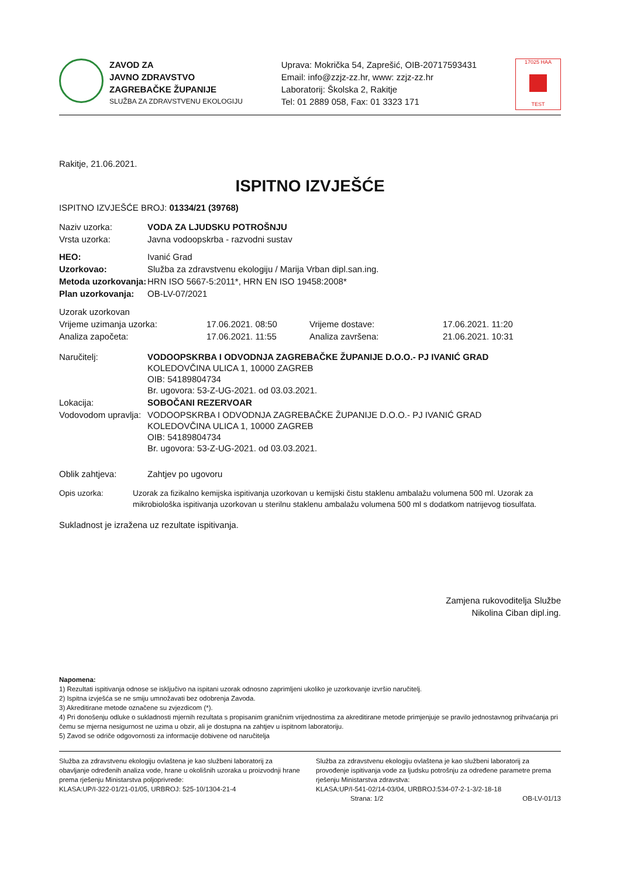ZAVOD ZA
JAVNO ZDRAVSTVO
ZAGREBAČKE ŽUPANIJE
SLUŽBA ZA ZDRAVSTVENU EKOLOGIJU
Uprava: Mokrička 54, Zaprešić, OIB-20717593431
Email: info@zzjz-zz.hr, www: zzjz-zz.hr
Laboratorij: Školska 2, Rakitje
Tel: 01 2889 058, Fax: 01 3323 171
17025 HAA
TEST
Rakitje, 21.06.2021.
ISPITNO IZVJEŠĆE
ISPITNO IZVJEŠĆE BROJ: 01334/21 (39768)
| Naziv uzorka: | VODA ZA LJUDSKU POTROŠNJU |
| Vrsta uzorka: | Javna vodoopskrba - razvodni sustav |
| HEO: | Ivanić Grad |
| Uzorkovao: | Služba za zdravstvenu ekologiju / Marija Vrban dipl.san.ing. |
| Metoda uzorkovanja: | HRN ISO 5667-5:2011*, HRN EN ISO 19458:2008* |
| Plan uzorkovanja: | OB-LV-07/2021 |
| Uzorak uzorkovan | | | |
| Vrijeme uzimanja uzorka: | 17.06.2021. 08:50 | Vrijeme dostave: | 17.06.2021. 11:20 |
| Analiza započeta: | 17.06.2021. 11:55 | Analiza završena: | 21.06.2021. 10:31 |
| Naručitelj: | VODOOPSKRBA I ODVODNJA ZAGREBAČKE ŽUPANIJE D.O.O.- PJ IVANIĆ GRAD KOLEDOVČINA ULICA 1, 10000 ZAGREB OIB: 54189804734 Br. ugovora: 53-Z-UG-2021. od 03.03.2021. |
| Lokacija: | SOBOČANI REZERVOAR |
| Vodovodom upravlja: | VODOOPSKRBA I ODVODNJA ZAGREBAČKE ŽUPANIJE D.O.O.- PJ IVANIĆ GRAD KOLEDOVČINA ULICA 1, 10000 ZAGREB OIB: 54189804734 Br. ugovora: 53-Z-UG-2021. od 03.03.2021. |
| Oblik zahtjeva: | Zahtjev po ugovoru |
| Opis uzorka: | Uzorak za fizikalno kemijska ispitivanja uzorkovan u kemijski čistu staklenu ambalažu volumena 500 ml. Uzorak za mikrobiološka ispitivanja uzorkovan u sterilnu staklenu ambalažu volumena 500 ml s dodatkom natrijevog tiosulfata. |
Sukladnost je izražena uz rezultate ispitivanja.
Zamjena rukovoditelja Službe
Nikolina Ciban dipl.ing.
Napomena:
1) Rezultati ispitivanja odnose se isključivo na ispitani uzorak odnosno zaprimljeni ukoliko je uzorkovanje izvršio naručitelj.
2) Ispitna izvješća se ne smiju umnožavati bez odobrenja Zavoda.
3) Akreditirane metode označene su zvjezdicom (*).
4) Pri donošenju odluke o sukladnosti mjernih rezultata s propisanim graničnim vrijednostima za akreditirane metode primjenjuje se pravilo jednostavnog prihvaćanja pri čemu se mjerna nesigurnost ne uzima u obzir, ali je dostupna na zahtjev u ispitnom laboratoriju.
5) Zavod se odriče odgovornosti za informacije dobivene od naručitelja
Služba za zdravstvenu ekologiju ovlaštena je kao službeni laboratorij za obavljanje određenih analiza vode, hrane u okolišnih uzoraka u proizvodnji hrane prema rješenju Ministarstva poljoprivrede:
KLASA:UP/I-322-01/21-01/05, URBROJ: 525-10/1304-21-4
Služba za zdravstvenu ekologiju ovlaštena je kao službeni laboratorij za provođenje ispitivanja vode za ljudsku potrošnju za određene parametre prema rješenju Ministarstva zdravstva:
KLASA:UP/I-541-02/14-03/04, URBROJ:534-07-2-1-3/2-18-18
Strana: 1/2 OB-LV-01/13